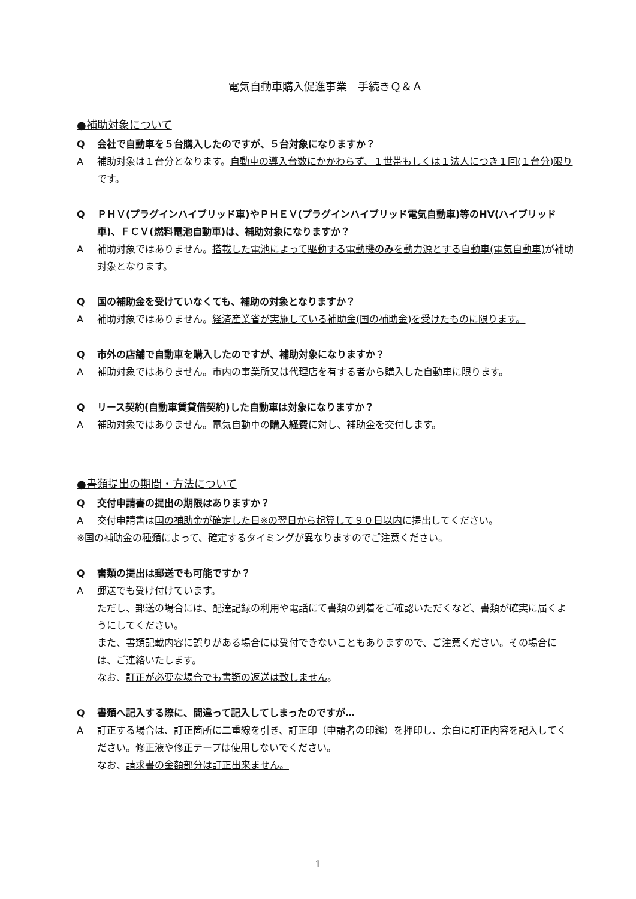電気自動車購入促進事業　手続きＱ＆Ａ
●補助対象について
Q会社で自動車を５台購入したのですが、５台対象になりますか？
A補助対象は１台分となります。自動車の導入台数にかかわらず、１世帯もしくは１法人につき１回(１台分)限りです。
Q ＰＨＶ(プラグインハイブリッド車)やＰＨＥＶ(プラグインハイブリッド電気自動車)等のHV(ハイブリッド車)、ＦＣＶ(燃料電池自動車)は、補助対象になりますか？
A補助対象ではありません。搭載した電池によって駆動する電動機のみを動力源とする自動車(電気自動車) が補助対象となります。
Q国の補助金を受けていなくても、補助の対象となりますか？
A補助対象ではありません。経済産業省が実施している補助金(国の補助金)を受けたものに限ります。
Q市外の店舗で自動車を購入したのですが、補助対象になりますか？
A補助対象ではありません。市内の事業所又は代理店を有する者から購入した自動車に限ります。
Qリース契約(自動車賃貸借契約)した自動車は対象になりますか？
A補助対象ではありません。電気自動車の購入経費に対し、補助金を交付します。
●書類提出の期間・方法について
Q交付申請書の提出の期限はありますか？
A交付申請書は国の補助金が確定した日※の翌日から起算して９０日以内に提出してください。
※国の補助金の種類によって、確定するタイミングが異なりますのでご注意ください。
Q書類の提出は郵送でも可能ですか？
A郵送でも受け付けています。
ただし、郵送の場合には、配達記録の利用や電話にて書類の到着をご確認いただくなど、書類が確実に届くようにしてください。
また、書類記載内容に誤りがある場合には受付できないこともありますので、ご注意ください。その場合には、ご連絡いたします。
なお、訂正が必要な場合でも書類の返送は致しません。
Q書類へ記入する際に、間違って記入してしまったのですが…
A訂正する場合は、訂正箇所に二重線を引き、訂正印（申請者の印鑑）を押印し、余白に訂正内容を記入してください。修正液や修正テープは使用しないでください。
なお、請求書の金額部分は訂正出来ません。
1